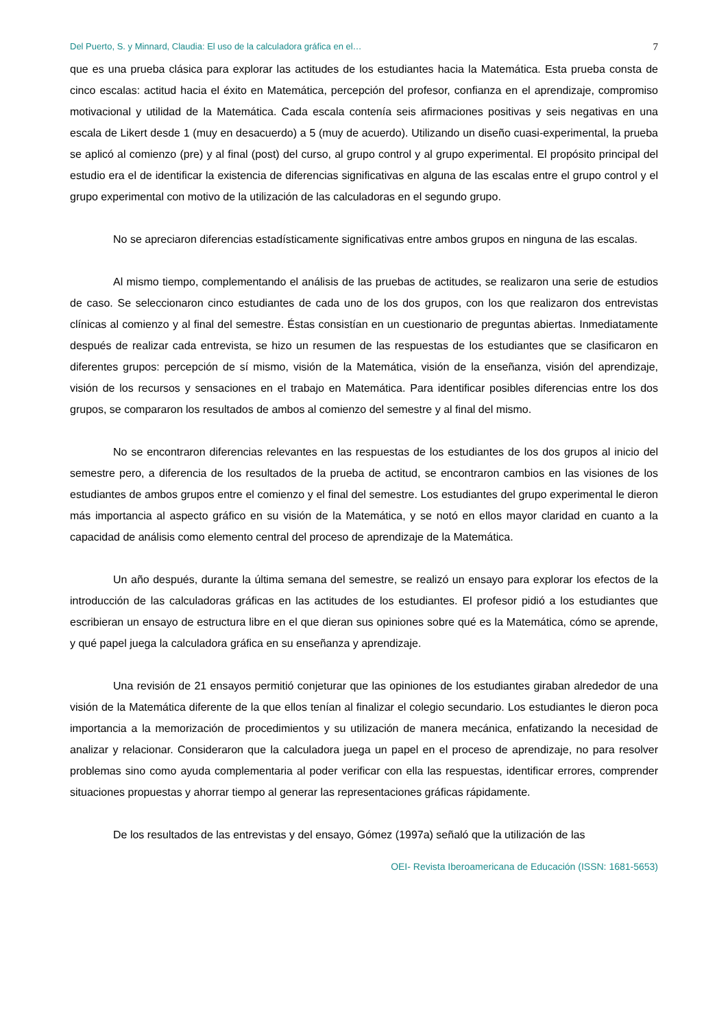Del Puerto, S. y Minnard, Claudia: El uso de la calculadora gráfica en el… 7
que es una prueba clásica para explorar las actitudes de los estudiantes hacia la Matemática. Esta prueba consta de cinco escalas: actitud hacia el éxito en Matemática, percepción del profesor, confianza en el aprendizaje, compromiso motivacional y utilidad de la Matemática. Cada escala contenía seis afirmaciones positivas y seis negativas en una escala de Likert desde 1 (muy en desacuerdo) a 5 (muy de acuerdo). Utilizando un diseño cuasi-experimental, la prueba se aplicó al comienzo (pre) y al final (post) del curso, al grupo control y al grupo experimental. El propósito principal del estudio era el de identificar la existencia de diferencias significativas en alguna de las escalas entre el grupo control y el grupo experimental con motivo de la utilización de las calculadoras en el segundo grupo.
No se apreciaron diferencias estadísticamente significativas entre ambos grupos en ninguna de las escalas.
Al mismo tiempo, complementando el análisis de las pruebas de actitudes, se realizaron una serie de estudios de caso. Se seleccionaron cinco estudiantes de cada uno de los dos grupos, con los que realizaron dos entrevistas clínicas al comienzo y al final del semestre. Éstas consistían en un cuestionario de preguntas abiertas. Inmediatamente después de realizar cada entrevista, se hizo un resumen de las respuestas de los estudiantes que se clasificaron en diferentes grupos: percepción de sí mismo, visión de la Matemática, visión de la enseñanza, visión del aprendizaje, visión de los recursos y sensaciones en el trabajo en Matemática. Para identificar posibles diferencias entre los dos grupos, se compararon los resultados de ambos al comienzo del semestre y al final del mismo.
No se encontraron diferencias relevantes en las respuestas de los estudiantes de los dos grupos al inicio del semestre pero, a diferencia de los resultados de la prueba de actitud, se encontraron cambios en las visiones de los estudiantes de ambos grupos entre el comienzo y el final del semestre. Los estudiantes del grupo experimental le dieron más importancia al aspecto gráfico en su visión de la Matemática, y se notó en ellos mayor claridad en cuanto a la capacidad de análisis como elemento central del proceso de aprendizaje de la Matemática.
Un año después, durante la última semana del semestre, se realizó un ensayo para explorar los efectos de la introducción de las calculadoras gráficas en las actitudes de los estudiantes. El profesor pidió a los estudiantes que escribieran un ensayo de estructura libre en el que dieran sus opiniones sobre qué es la Matemática, cómo se aprende, y qué papel juega la calculadora gráfica en su enseñanza y aprendizaje.
Una revisión de 21 ensayos permitió conjeturar que las opiniones de los estudiantes giraban alrededor de una visión de la Matemática diferente de la que ellos tenían al finalizar el colegio secundario. Los estudiantes le dieron poca importancia a la memorización de procedimientos y su utilización de manera mecánica, enfatizando la necesidad de analizar y relacionar. Consideraron que la calculadora juega un papel en el proceso de aprendizaje, no para resolver problemas sino como ayuda complementaria al poder verificar con ella las respuestas, identificar errores, comprender situaciones propuestas y ahorrar tiempo al generar las representaciones gráficas rápidamente.
De los resultados de las entrevistas y del ensayo, Gómez (1997a) señaló que la utilización de las
OEI- Revista Iberoamericana de Educación (ISSN: 1681-5653)